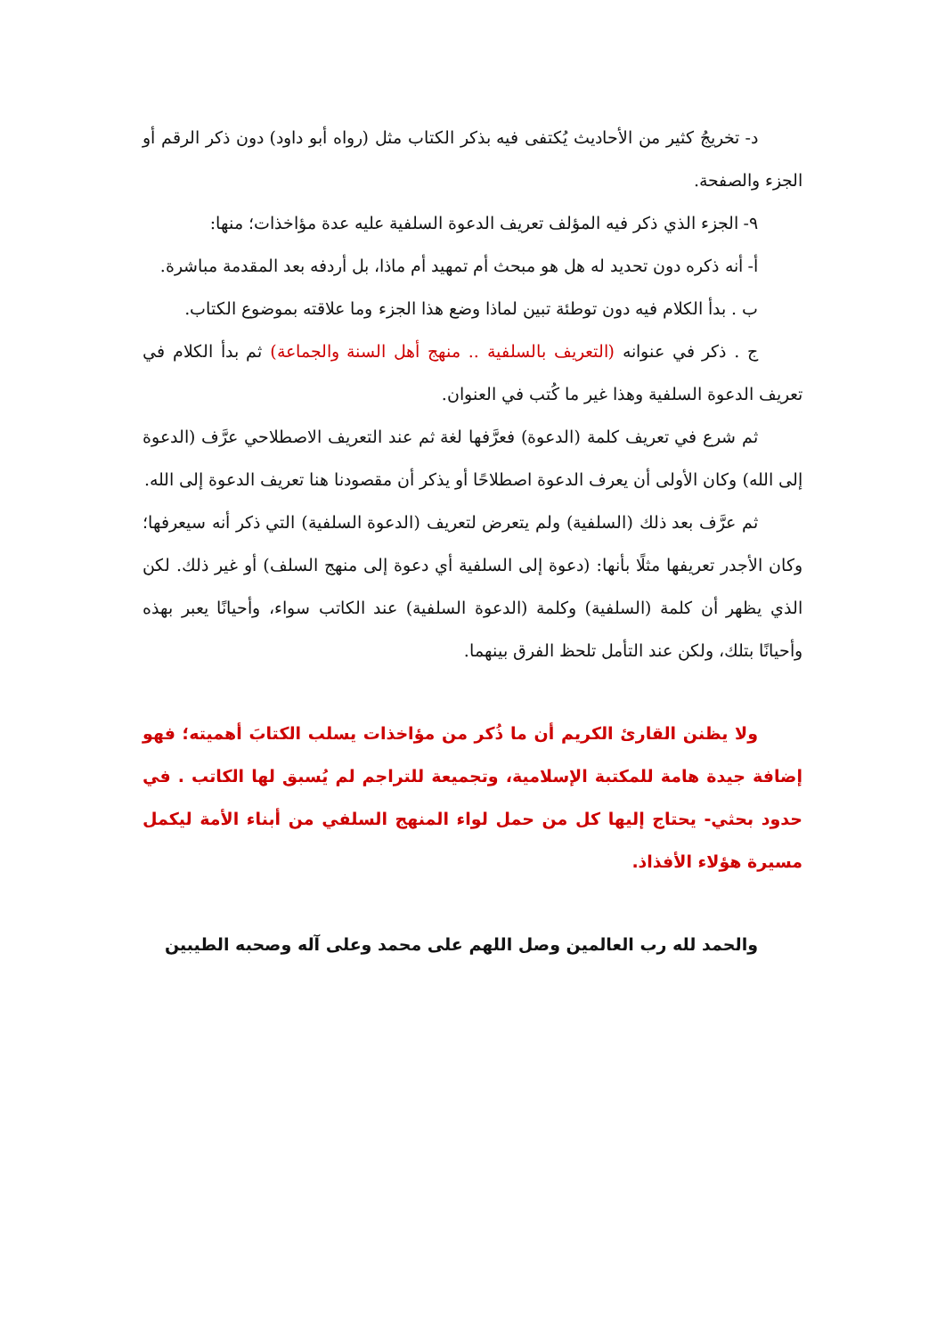د- تخريجُ كثير من الأحاديث يُكتفى فيه بذكر الكتاب مثل (رواه أبو داود) دون ذكر الرقم أو الجزء والصفحة.
٩- الجزء الذي ذكر فيه المؤلف تعريف الدعوة السلفية عليه عدة مؤاخذات؛ منها:
أ- أنه ذكره دون تحديد له هل هو مبحث أم تمهيد أم ماذا، بل أردفه بعد المقدمة مباشرة.
ب . بدأ الكلام فيه دون توطئة تبين لماذا وضع هذا الجزء وما علاقته بموضوع الكتاب.
ج . ذكر في عنوانه (التعريف بالسلفية .. منهج أهل السنة والجماعة) ثم بدأ الكلام في تعريف الدعوة السلفية وهذا غير ما كُتب في العنوان.
ثم شرع في تعريف كلمة (الدعوة) فعرَّفها لغة ثم عند التعريف الاصطلاحي عرَّف (الدعوة إلى الله) وكان الأولى أن يعرف الدعوة اصطلاحًا أو يذكر أن مقصودنا هنا تعريف الدعوة إلى الله.
ثم عرَّف بعد ذلك (السلفية) ولم يتعرض لتعريف (الدعوة السلفية) التي ذكر أنه سيعرفها؛ وكان الأجدر تعريفها مثلًا بأنها: (دعوة إلى السلفية أي دعوة إلى منهج السلف) أو غير ذلك. لكن الذي يظهر أن كلمة (السلفية) وكلمة (الدعوة السلفية) عند الكاتب سواء، وأحيانًا يعبر بهذه وأحيانًا بتلك، ولكن عند التأمل تلحظ الفرق بينهما.
ولا يظنن القارئ الكريم أن ما ذُكر من مؤاخذات يسلب الكتابَ أهميته؛ فهو إضافة جيدة هامة للمكتبة الإسلامية، وتجميعة للتراجم لم يُسبق لها الكاتب . في حدود بحثي- يحتاج إليها كل من حمل لواء المنهج السلفي من أبناء الأمة ليكمل مسيرة هؤلاء الأفذاذ.
والحمد لله رب العالمين وصل اللهم على محمد وعلى آله وصحبه الطيبين